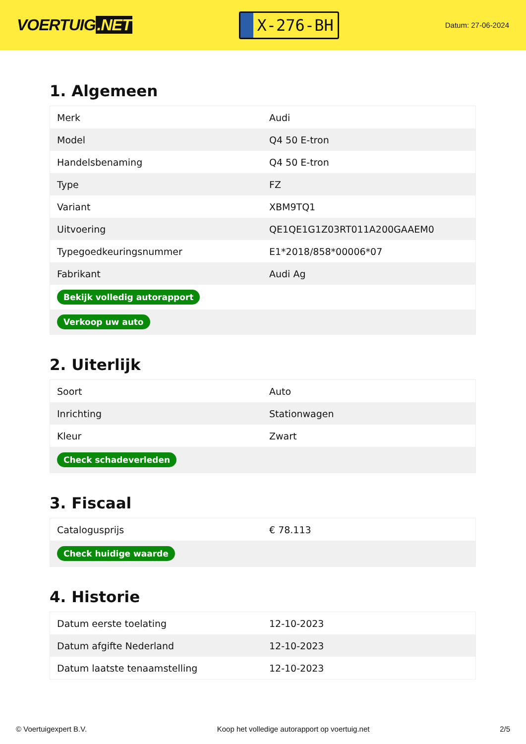VOERTUIG.NET
X-276-BH
Datum: 27-06-2024
1. Algemeen
| Merk | Audi |
| Model | Q4 50 E-tron |
| Handelsbenaming | Q4 50 E-tron |
| Type | FZ |
| Variant | XBM9TQ1 |
| Uitvoering | QE1QE1G1Z03RT011A200GAAEM0 |
| Typegoedkeuringsnummer | E1*2018/858*00006*07 |
| Fabrikant | Audi Ag |
| Bekijk volledig autorapport | |
| Verkoop uw auto | |
2. Uiterlijk
| Soort | Auto |
| Inrichting | Stationwagen |
| Kleur | Zwart |
| Check schadeverleden | |
3. Fiscaal
| Catalogusprijs | € 78.113 |
| Check huidige waarde | |
4. Historie
| Datum eerste toelating | 12-10-2023 |
| Datum afgifte Nederland | 12-10-2023 |
| Datum laatste tenaamstelling | 12-10-2023 |
© Voertuigexpert B.V. Koop het volledige autorapport op voertuig.net 2/5